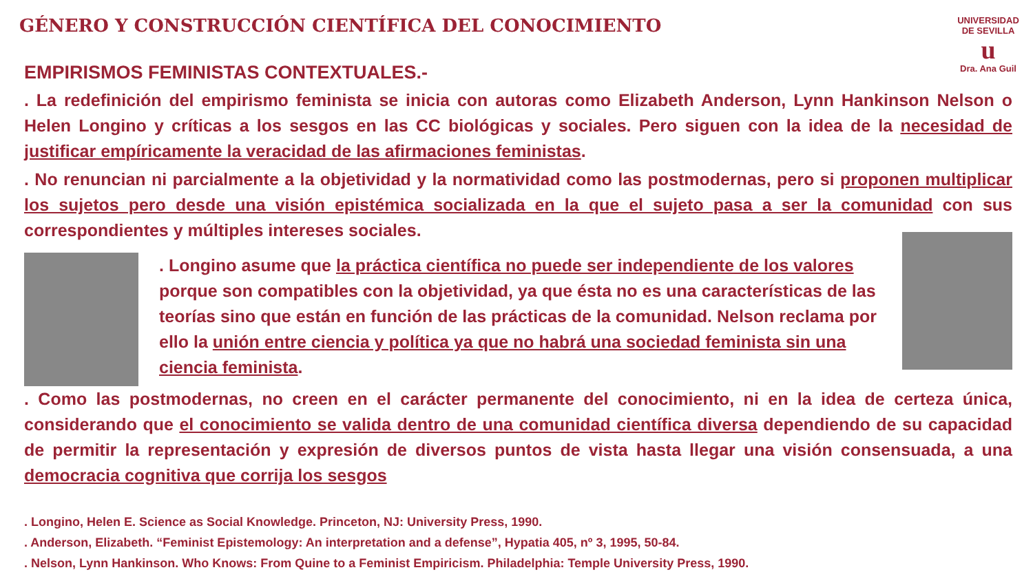GÉNERO Y CONSTRUCCIÓN CIENTÍFICA DEL CONOCIMIENTO
UNIVERSIDAD DE SEVILLA
u
Dra. Ana Guil
EMPIRISMOS FEMINISTAS CONTEXTUALES.-
. La redefinición del empirismo feminista se inicia con autoras como Elizabeth Anderson, Lynn Hankinson Nelson o Helen Longino y críticas a los sesgos en las CC biológicas y sociales. Pero siguen con la idea de la necesidad de justificar empíricamente la veracidad de las afirmaciones feministas.
. No renuncian ni parcialmente a la objetividad y la normatividad como las postmodernas, pero si proponen multiplicar los sujetos pero desde una visión epistémica socializada en la que el sujeto pasa a ser la comunidad con sus correspondientes y múltiples intereses sociales.
. Longino asume que la práctica científica no puede ser independiente de los valores porque son compatibles con la objetividad, ya que ésta no es una características de las teorías sino que están en función de las prácticas de la comunidad. Nelson reclama por ello la unión entre ciencia y política ya que no habrá una sociedad feminista sin una ciencia feminista.
. Como las postmodernas, no creen en el carácter permanente del conocimiento, ni en la idea de certeza única, considerando que el conocimiento se valida dentro de una comunidad científica diversa dependiendo de su capacidad de permitir la representación y expresión de diversos puntos de vista hasta llegar una visión consensuada, a una democracia cognitiva que corrija los sesgos
. Longino, Helen E. Science as Social Knowledge. Princeton, NJ: University Press, 1990.
. Anderson, Elizabeth. “Feminist Epistemology: An interpretation and a defense”, Hypatia 405, nº 3, 1995, 50-84.
. Nelson, Lynn Hankinson. Who Knows: From Quine to a Feminist Empiricism. Philadelphia: Temple University Press, 1990.